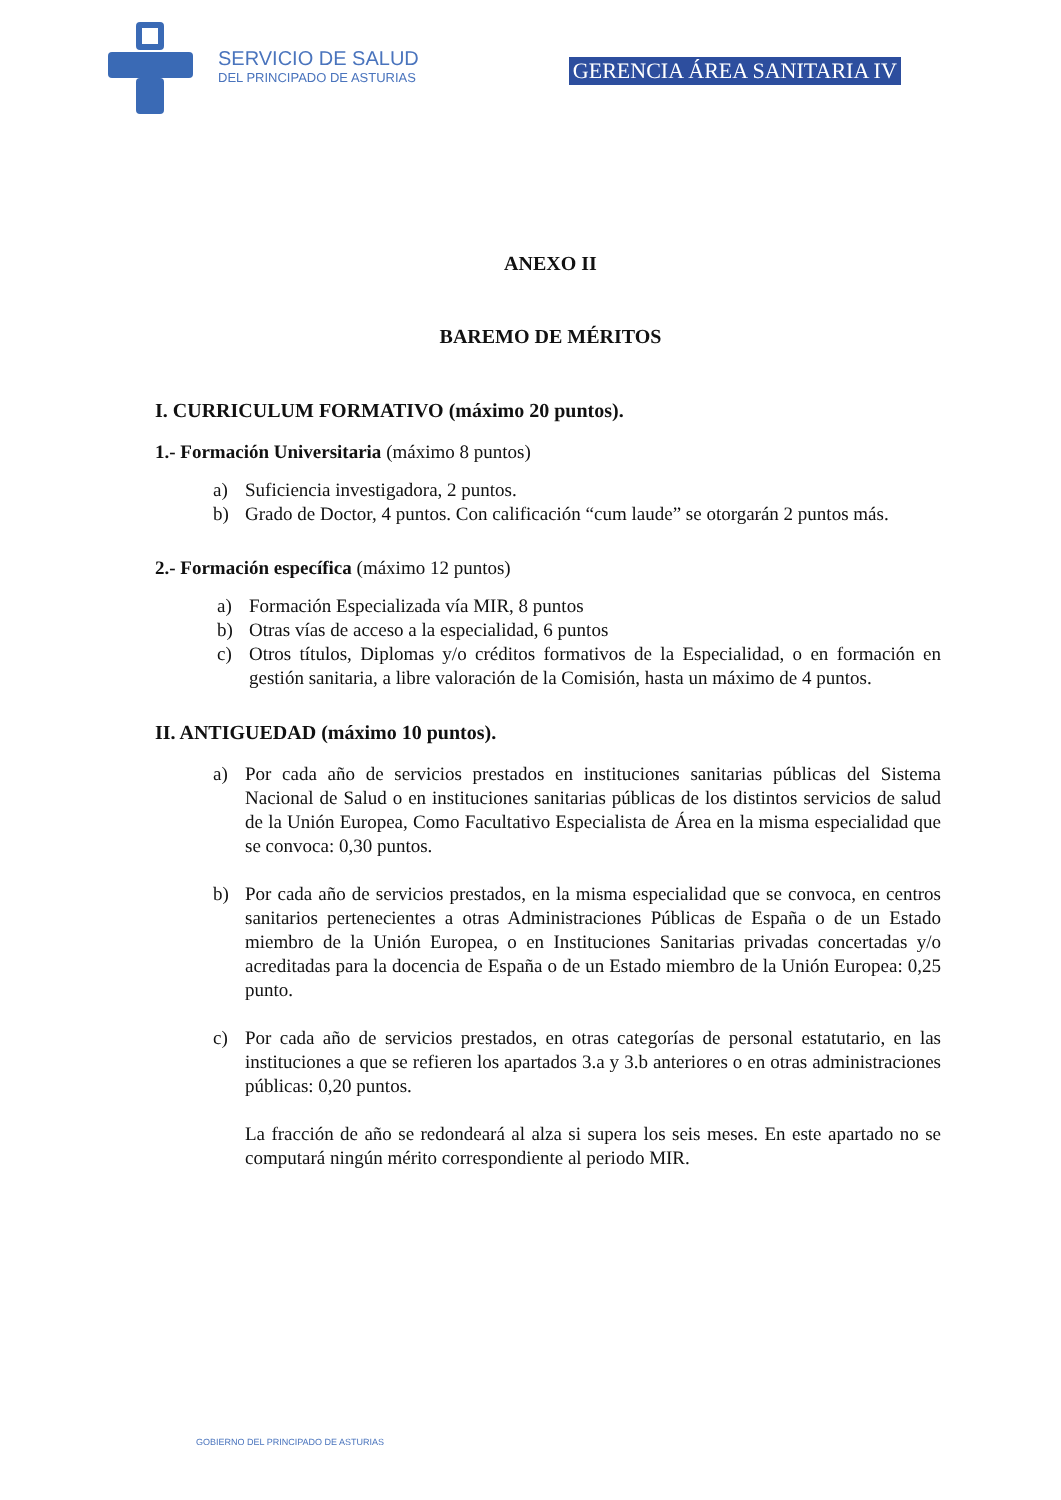SERVICIO DE SALUD
DEL PRINCIPADO DE ASTURIAS
GERENCIA ÁREA SANITARIA IV
ANEXO II
BAREMO DE MÉRITOS
I. CURRICULUM FORMATIVO (máximo 20 puntos).
1.- Formación Universitaria (máximo 8 puntos)
a) Suficiencia investigadora, 2 puntos.
b) Grado de Doctor, 4 puntos. Con calificación “cum laude” se otorgarán 2 puntos más.
2.- Formación específica (máximo 12 puntos)
a) Formación Especializada vía MIR, 8 puntos
b) Otras vías de acceso a la especialidad, 6 puntos
c) Otros títulos, Diplomas y/o créditos formativos de la Especialidad, o en formación en gestión sanitaria, a libre valoración de la Comisión, hasta un máximo de 4 puntos.
II. ANTIGUEDAD (máximo 10 puntos).
a) Por cada año de servicios prestados en instituciones sanitarias públicas del Sistema Nacional de Salud o en instituciones sanitarias públicas de los distintos servicios de salud de la Unión Europea, Como Facultativo Especialista de Área en la misma especialidad que se convoca: 0,30 puntos.
b) Por cada año de servicios prestados, en la misma especialidad que se convoca, en centros sanitarios pertenecientes a otras Administraciones Públicas de España o de un Estado miembro de la Unión Europea, o en Instituciones Sanitarias privadas concertadas y/o acreditadas para la docencia de España o de un Estado miembro de la Unión Europea: 0,25 punto.
c) Por cada año de servicios prestados, en otras categorías de personal estatutario, en las instituciones a que se refieren los apartados 3.a y 3.b anteriores o en otras administraciones públicas: 0,20 puntos.
La fracción de año se redondeará al alza si supera los seis meses. En este apartado no se computará ningún mérito correspondiente al periodo MIR.
GOBIERNO DEL PRINCIPADO DE ASTURIAS